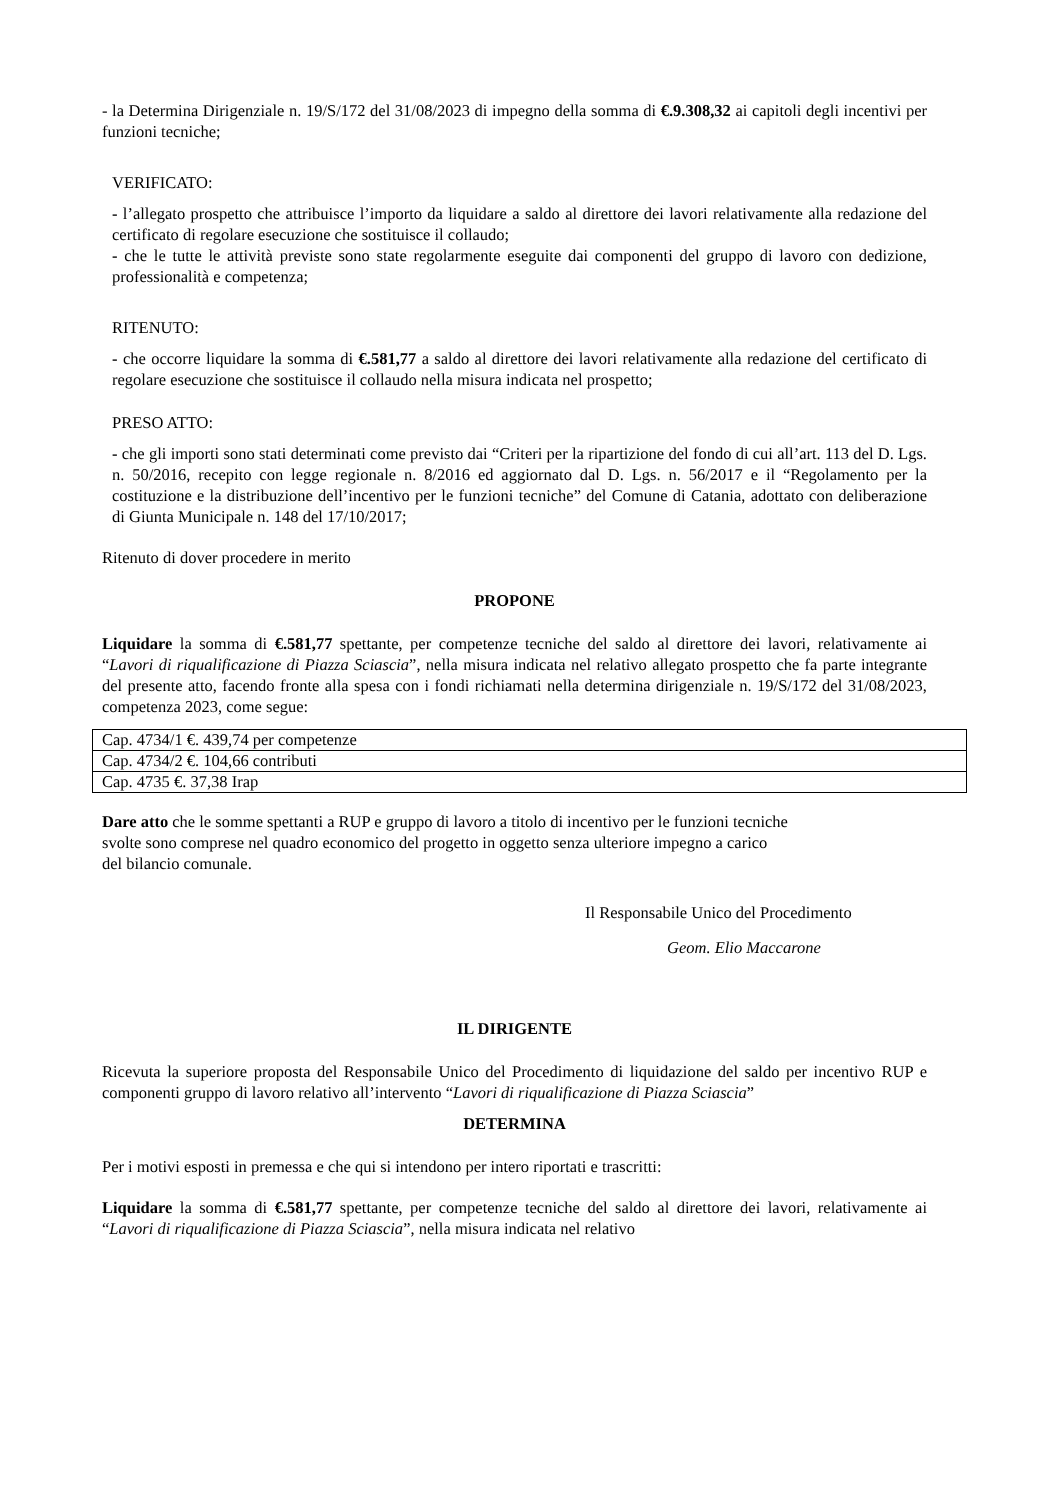- la Determina Dirigenziale n. 19/S/172 del 31/08/2023 di impegno della somma di €.9.308,32 ai capitoli degli incentivi per funzioni tecniche;
VERIFICATO:
- l’allegato prospetto che attribuisce l’importo da liquidare a saldo al direttore dei lavori relativamente alla redazione del certificato di regolare esecuzione che sostituisce il collaudo;
- che le tutte le attività previste sono state regolarmente eseguite dai componenti del gruppo di lavoro con dedizione, professionalità e competenza;
RITENUTO:
- che occorre liquidare la somma di €.581,77 a saldo al direttore dei lavori relativamente alla redazione del certificato di regolare esecuzione che sostituisce il collaudo nella misura indicata nel prospetto;
PRESO ATTO:
- che gli importi sono stati determinati come previsto dai “Criteri per la ripartizione del fondo di cui all’art. 113 del D. Lgs. n. 50/2016, recepito con legge regionale n. 8/2016 ed aggiornato dal D. Lgs. n. 56/2017 e il “Regolamento per la costituzione e la distribuzione dell’incentivo per le funzioni tecniche” del Comune di Catania, adottato con deliberazione di Giunta Municipale n. 148 del 17/10/2017;
Ritenuto di dover procedere in merito
PROPONE
Liquidare la somma di €.581,77 spettante, per competenze tecniche del saldo al direttore dei lavori, relativamente ai “Lavori di riqualificazione di Piazza Sciascia”, nella misura indicata nel relativo allegato prospetto che fa parte integrante del presente atto, facendo fronte alla spesa con i fondi richiamati nella determina dirigenziale n. 19/S/172 del 31/08/2023, competenza 2023, come segue:
| Cap. 4734/1 €. 439,74 per competenze |
| Cap. 4734/2 €. 104,66 contributi |
| Cap. 4735 €. 37,38 Irap |
Dare atto che le somme spettanti a RUP e gruppo di lavoro a titolo di incentivo per le funzioni tecniche
svolte sono comprese nel quadro economico del progetto in oggetto senza ulteriore impegno a carico
del bilancio comunale.
Il Responsabile Unico del Procedimento
Geom. Elio Maccarone
IL DIRIGENTE
Ricevuta la superiore proposta del Responsabile Unico del Procedimento di liquidazione del saldo per incentivo RUP e componenti gruppo di lavoro relativo all’intervento “Lavori di riqualificazione di Piazza Sciascia”
DETERMINA
Per i motivi esposti in premessa e che qui si intendono per intero riportati e trascritti:
Liquidare la somma di €.581,77 spettante, per competenze tecniche del saldo al direttore dei lavori, relativamente ai “Lavori di riqualificazione di Piazza Sciascia”, nella misura indicata nel relativo